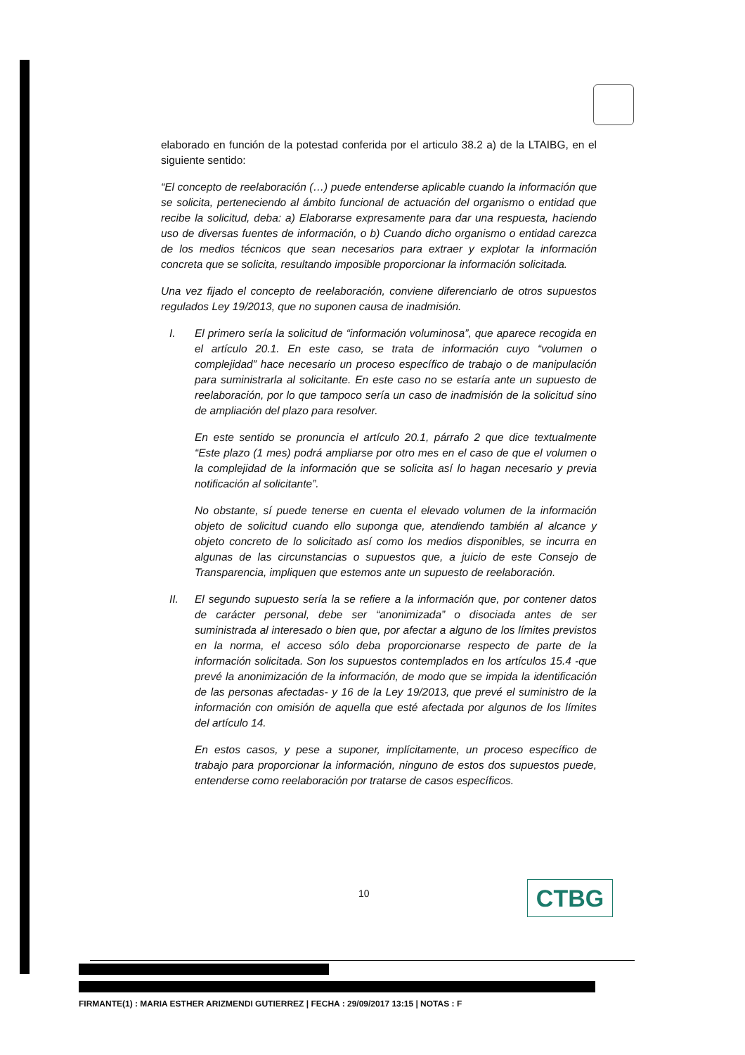elaborado en función de la potestad conferida por el articulo 38.2 a) de la LTAIBG, en el siguiente sentido:
“El concepto de reelaboración (…) puede entenderse aplicable cuando la información que se solicita, perteneciendo al ámbito funcional de actuación del organismo o entidad que recibe la solicitud, deba: a) Elaborarse expresamente para dar una respuesta, haciendo uso de diversas fuentes de información, o b) Cuando dicho organismo o entidad carezca de los medios técnicos que sean necesarios para extraer y explotar la información concreta que se solicita, resultando imposible proporcionar la información solicitada.
Una vez fijado el concepto de reelaboración, conviene diferenciarlo de otros supuestos regulados Ley 19/2013, que no suponen causa de inadmisión.
I. El primero sería la solicitud de “información voluminosa”, que aparece recogida en el artículo 20.1. En este caso, se trata de información cuyo “volumen o complejidad” hace necesario un proceso específico de trabajo o de manipulación para suministrarla al solicitante. En este caso no se estaría ante un supuesto de reelaboración, por lo que tampoco sería un caso de inadmisión de la solicitud sino de ampliación del plazo para resolver.
En este sentido se pronuncia el artículo 20.1, párrafo 2 que dice textualmente “Este plazo (1 mes) podrá ampliarse por otro mes en el caso de que el volumen o la complejidad de la información que se solicita así lo hagan necesario y previa notificación al solicitante”.
No obstante, sí puede tenerse en cuenta el elevado volumen de la información objeto de solicitud cuando ello suponga que, atendiendo también al alcance y objeto concreto de lo solicitado así como los medios disponibles, se incurra en algunas de las circunstancias o supuestos que, a juicio de este Consejo de Transparencia, impliquen que estemos ante un supuesto de reelaboración.
II. El segundo supuesto sería la se refiere a la información que, por contener datos de carácter personal, debe ser “anonimizada” o disociada antes de ser suministrada al interesado o bien que, por afectar a alguno de los límites previstos en la norma, el acceso sólo deba proporcionarse respecto de parte de la información solicitada. Son los supuestos contemplados en los artículos 15.4 -que prevé la anonimización de la información, de modo que se impida la identificación de las personas afectadas- y 16 de la Ley 19/2013, que prevé el suministro de la información con omisión de aquella que esté afectada por algunos de los límites del artículo 14.
En estos casos, y pese a suponer, implícitamente, un proceso específico de trabajo para proporcionar la información, ninguno de estos dos supuestos puede, entenderse como reelaboración por tratarse de casos específicos.
10 CTBG
FIRMANTE(1) : MARIA ESTHER ARIZMENDI GUTIERREZ | FECHA : 29/09/2017 13:15 | NOTAS : F